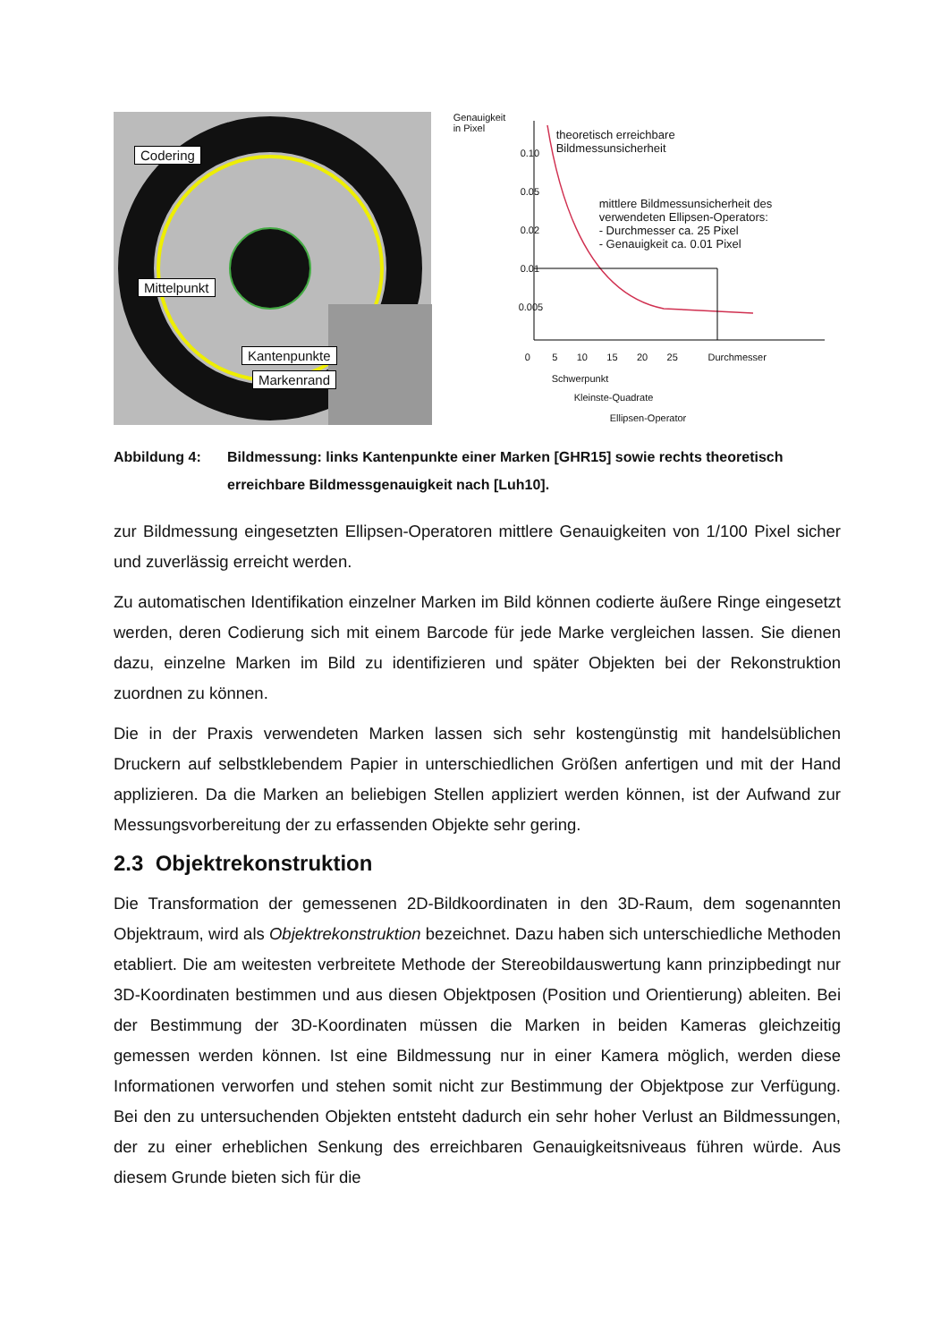Codering
Mittelpunkt
Kantenpunkte
Markenrand
Genauigkeit
in Pixel
theoretisch erreichbare
Bildmessunsicherheit
mittlere Bildmessunsicherheit des
verwendeten Ellipsen-Operators:
- Durchmesser ca. 25 Pixel
- Genauigkeit ca. 0.01 Pixel
0.10
0.05
0.02
0.01
0.005
0 5 10 15 20 25 Durchmesser
Schwerpunkt
Kleinste-Quadrate
Ellipsen-Operator
Abbildung 4: Bildmessung: links Kantenpunkte einer Marken [GHR15] sowie rechts theoretisch erreichbare Bildmessgenauigkeit nach [Luh10].
zur Bildmessung eingesetzten Ellipsen-Operatoren mittlere Genauigkeiten von 1/100 Pixel sicher und zuverlässig erreicht werden.
Zu automatischen Identifikation einzelner Marken im Bild können codierte äußere Ringe eingesetzt werden, deren Codierung sich mit einem Barcode für jede Marke vergleichen lassen. Sie dienen dazu, einzelne Marken im Bild zu identifizieren und später Objekten bei der Rekonstruktion zuordnen zu können.
Die in der Praxis verwendeten Marken lassen sich sehr kostengünstig mit handelsüblichen Druckern auf selbstklebendem Papier in unterschiedlichen Größen anfertigen und mit der Hand applizieren. Da die Marken an beliebigen Stellen appliziert werden können, ist der Aufwand zur Messungsvorbereitung der zu erfassenden Objekte sehr gering.
2.3 Objektrekonstruktion
Die Transformation der gemessenen 2D-Bildkoordinaten in den 3D-Raum, dem sogenannten Objektraum, wird als Objektrekonstruktion bezeichnet. Dazu haben sich unterschiedliche Methoden etabliert. Die am weitesten verbreitete Methode der Stereobildauswertung kann prinzipbedingt nur 3D-Koordinaten bestimmen und aus diesen Objektposen (Position und Orientierung) ableiten. Bei der Bestimmung der 3D-Koordinaten müssen die Marken in beiden Kameras gleichzeitig gemessen werden können. Ist eine Bildmessung nur in einer Kamera möglich, werden diese Informationen verworfen und stehen somit nicht zur Bestimmung der Objektpose zur Verfügung. Bei den zu untersuchenden Objekten entsteht dadurch ein sehr hoher Verlust an Bildmessungen, der zu einer erheblichen Senkung des erreichbaren Genauigkeitsniveaus führen würde. Aus diesem Grunde bieten sich für die